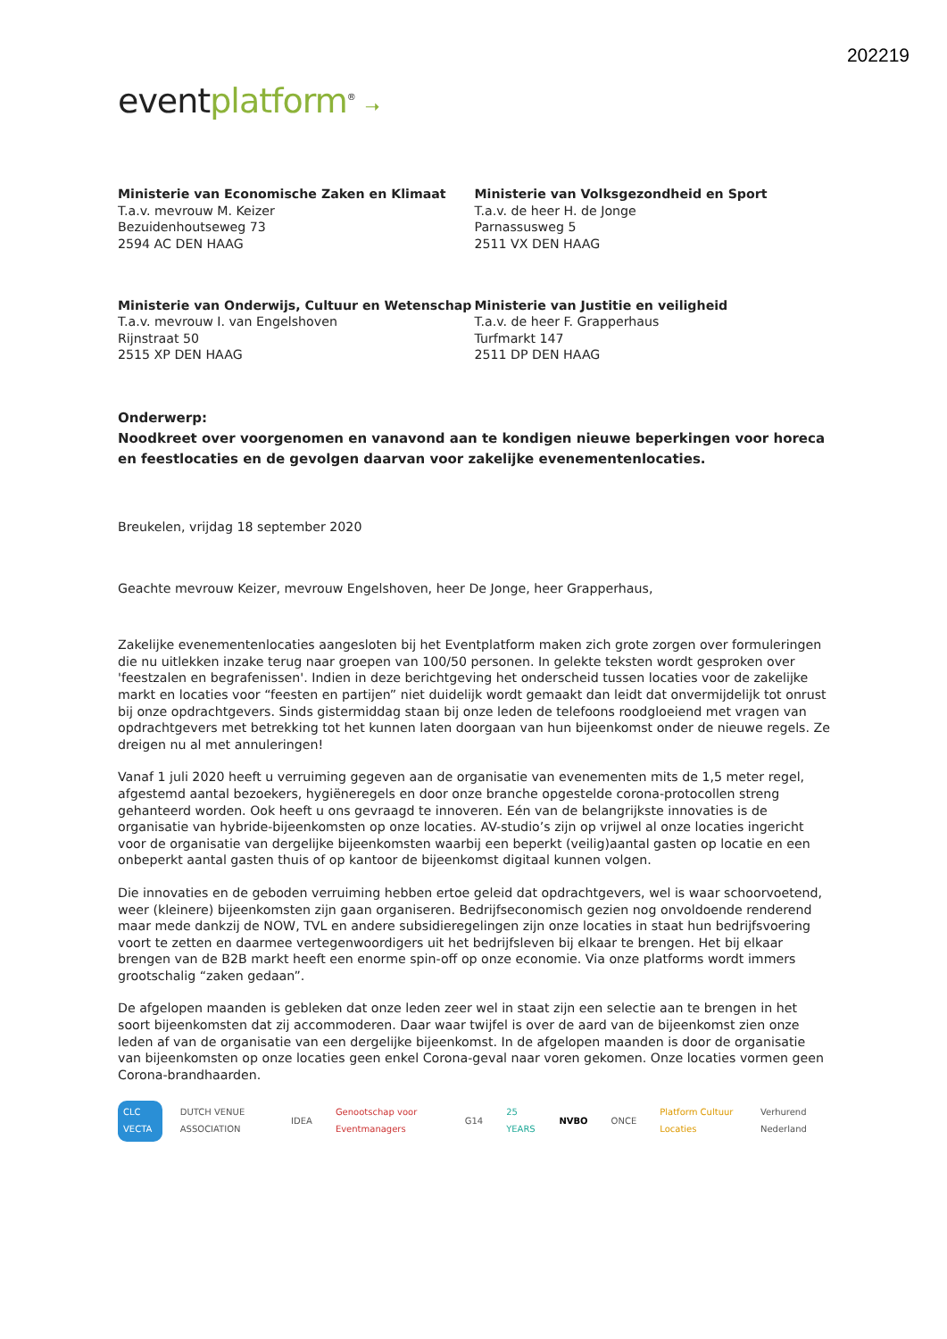202219
eventplatform<sup>®</sup> ➝
Ministerie van Economische Zaken en Klimaat
T.a.v. mevrouw M. Keizer
Bezuidenhoutseweg 73
2594 AC DEN HAAG
Ministerie van Volksgezondheid en Sport
T.a.v. de heer H. de Jonge
Parnassusweg 5
2511 VX DEN HAAG
Ministerie van Onderwijs, Cultuur en Wetenschap
T.a.v. mevrouw I. van Engelshoven
Rijnstraat 50
2515 XP DEN HAAG
Ministerie van Justitie en veiligheid
T.a.v. de heer F. Grapperhaus
Turfmarkt 147
2511 DP DEN HAAG
Onderwerp:
Noodkreet over voorgenomen en vanavond aan te kondigen nieuwe beperkingen voor horeca en feestlocaties en de gevolgen daarvan voor zakelijke evenementenlocaties.
Breukelen, vrijdag 18 september 2020
Geachte mevrouw Keizer, mevrouw Engelshoven, heer De Jonge, heer Grapperhaus,
Zakelijke evenementenlocaties aangesloten bij het Eventplatform maken zich grote zorgen over formuleringen die nu uitlekken inzake terug naar groepen van 100/50 personen. In gelekte teksten wordt gesproken over 'feestzalen en begrafenissen'. Indien in deze berichtgeving het onderscheid tussen locaties voor de zakelijke markt en locaties voor “feesten en partijen” niet duidelijk wordt gemaakt dan leidt dat onvermijdelijk tot onrust bij onze opdrachtgevers. Sinds gistermiddag staan bij onze leden de telefoons roodgloeiend met vragen van opdrachtgevers met betrekking tot het kunnen laten doorgaan van hun bijeenkomst onder de nieuwe regels. Ze dreigen nu al met annuleringen!
Vanaf 1 juli 2020 heeft u verruiming gegeven aan de organisatie van evenementen mits de 1,5 meter regel, afgestemd aantal bezoekers, hygiëneregels en door onze branche opgestelde corona-protocollen streng gehanteerd worden. Ook heeft u ons gevraagd te innoveren. Eén van de belangrijkste innovaties is de organisatie van hybride-bijeenkomsten op onze locaties. AV-studio’s zijn op vrijwel al onze locaties ingericht voor de organisatie van dergelijke bijeenkomsten waarbij een beperkt (veilig)aantal gasten op locatie en een onbeperkt aantal gasten thuis of op kantoor de bijeenkomst digitaal kunnen volgen.
Die innovaties en de geboden verruiming hebben ertoe geleid dat opdrachtgevers, wel is waar schoorvoetend, weer (kleinere) bijeenkomsten zijn gaan organiseren. Bedrijfseconomisch gezien nog onvoldoende renderend maar mede dankzij de NOW, TVL en andere subsidieregelingen zijn onze locaties in staat hun bedrijfsvoering voort te zetten en daarmee vertegenwoordigers uit het bedrijfsleven bij elkaar te brengen. Het bij elkaar brengen van de B2B markt heeft een enorme spin-off op onze economie. Via onze platforms wordt immers grootschalig “zaken gedaan”.
De afgelopen maanden is gebleken dat onze leden zeer wel in staat zijn een selectie aan te brengen in het soort bijeenkomsten dat zij accommoderen. Daar waar twijfel is over de aard van de bijeenkomst zien onze leden af van de organisatie van een dergelijke bijeenkomst. In de afgelopen maanden is door de organisatie van bijeenkomsten op onze locaties geen enkel Corona-geval naar voren gekomen. Onze locaties vormen geen Corona-brandhaarden.
CLC VECTA DUTCH VENUE ASSOCIATION IDEA Genootschap voor Eventmanagers G14 25 YEARS NVBO ONCE Platform Cultuur Locaties Verhurend Nederland